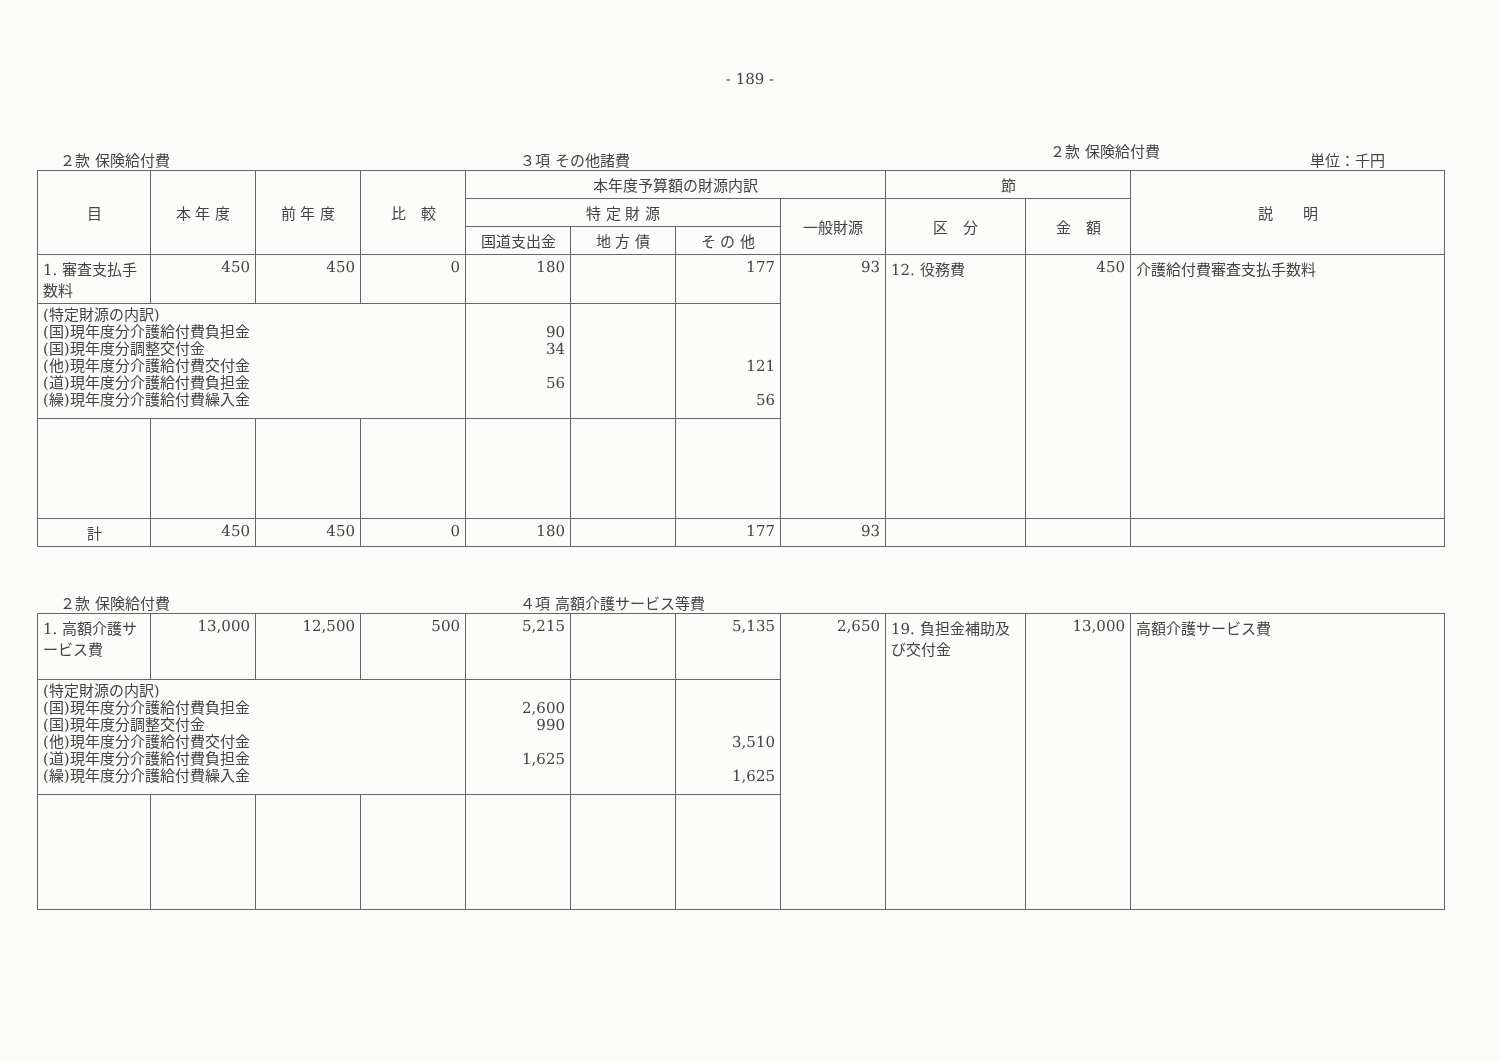- 189 -
２款 保険給付費 ３項 その他諸費 ２款 保険給付費 単位：千円
| 目 | 本 年 度 | 前 年 度 | 比 較 | 本年度予算額の財源内訳 | | | | 節 | | 説 明 |
| --- | --- | --- | --- | --- | --- | --- | --- | --- | --- | --- |
| | | | | 特 定 財 源 | | | 一般財源 | 区 分 | 金 額 | |
| | | | | 国道支出金 | 地 方 債 | そ の 他 | | | | |
| 1. 審査支払手数料 | 450 | 450 | 0 | 180 | | 177 | 93 | 12. 役務費 | 450 | 介護給付費審査支払手数料 |
| (特定財源の内訳) (国)現年度分介護給付費負担金 (国)現年度分調整交付金 (他)現年度分介護給付費交付金 (道)現年度分介護給付費負担金 (繰)現年度分介護給付費繰入金 | | | | 90 34 56 | | 121 56 | | | | |
| 計 | 450 | 450 | 0 | 180 | | 177 | 93 | | | |
２款 保険給付費 ４項 高額介護サービス等費
| 1. 高額介護サービス費 | 13,000 | 12,500 | 500 | 5,215 | | 5,135 | 2,650 | 19. 負担金補助及び交付金 | 13,000 | 高額介護サービス費 |
| (特定財源の内訳) (国)現年度分介護給付費負担金 (国)現年度分調整交付金 (他)現年度分介護給付費交付金 (道)現年度分介護給付費負担金 (繰)現年度分介護給付費繰入金 | | | | 2,600 990 1,625 | | 3,510 1,625 | | | | |